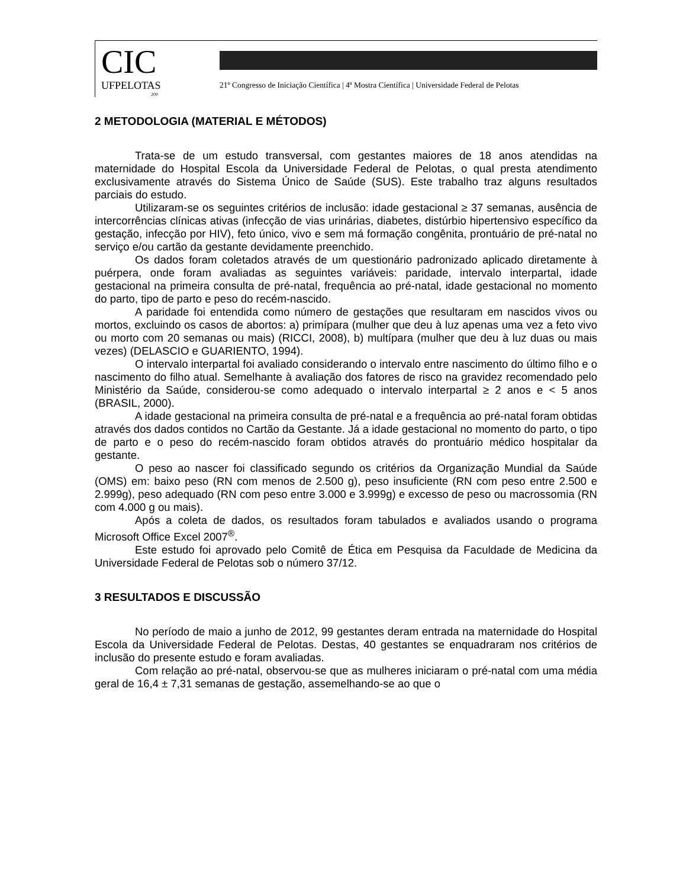CIC
UFPELOTAS
200
21º Congresso de Iniciação Científica | 4ª Mostra Científica | Universidade Federal de Pelotas
2 METODOLOGIA (MATERIAL E MÉTODOS)
Trata-se de um estudo transversal, com gestantes maiores de 18 anos atendidas na maternidade do Hospital Escola da Universidade Federal de Pelotas, o qual presta atendimento exclusivamente através do Sistema Único de Saúde (SUS). Este trabalho traz alguns resultados parciais do estudo.
Utilizaram-se os seguintes critérios de inclusão: idade gestacional ≥ 37 semanas, ausência de intercorrências clínicas ativas (infecção de vias urinárias, diabetes, distúrbio hipertensivo específico da gestação, infecção por HIV), feto único, vivo e sem má formação congênita, prontuário de pré-natal no serviço e/ou cartão da gestante devidamente preenchido.
Os dados foram coletados através de um questionário padronizado aplicado diretamente à puérpera, onde foram avaliadas as seguintes variáveis: paridade, intervalo interpartal, idade gestacional na primeira consulta de pré-natal, frequência ao pré-natal, idade gestacional no momento do parto, tipo de parto e peso do recém-nascido.
A paridade foi entendida como número de gestações que resultaram em nascidos vivos ou mortos, excluindo os casos de abortos: a) primípara (mulher que deu à luz apenas uma vez a feto vivo ou morto com 20 semanas ou mais) (RICCI, 2008), b) multípara (mulher que deu à luz duas ou mais vezes) (DELASCIO e GUARIENTO, 1994).
O intervalo interpartal foi avaliado considerando o intervalo entre nascimento do último filho e o nascimento do filho atual. Semelhante à avaliação dos fatores de risco na gravidez recomendado pelo Ministério da Saúde, considerou-se como adequado o intervalo interpartal ≥ 2 anos e < 5 anos (BRASIL, 2000).
A idade gestacional na primeira consulta de pré-natal e a frequência ao pré-natal foram obtidas através dos dados contidos no Cartão da Gestante. Já a idade gestacional no momento do parto, o tipo de parto e o peso do recém-nascido foram obtidos através do prontuário médico hospitalar da gestante.
O peso ao nascer foi classificado segundo os critérios da Organização Mundial da Saúde (OMS) em: baixo peso (RN com menos de 2.500 g), peso insuficiente (RN com peso entre 2.500 e 2.999g), peso adequado (RN com peso entre 3.000 e 3.999g) e excesso de peso ou macrossomia (RN com 4.000 g ou mais).
Após a coleta de dados, os resultados foram tabulados e avaliados usando o programa Microsoft Office Excel 2007<sup>®</sup>.
Este estudo foi aprovado pelo Comitê de Ética em Pesquisa da Faculdade de Medicina da Universidade Federal de Pelotas sob o número 37/12.
3 RESULTADOS E DISCUSSÃO
No período de maio a junho de 2012, 99 gestantes deram entrada na maternidade do Hospital Escola da Universidade Federal de Pelotas. Destas, 40 gestantes se enquadraram nos critérios de inclusão do presente estudo e foram avaliadas.
Com relação ao pré-natal, observou-se que as mulheres iniciaram o pré-natal com uma média geral de 16,4 ± 7,31 semanas de gestação, assemelhando-se ao que o